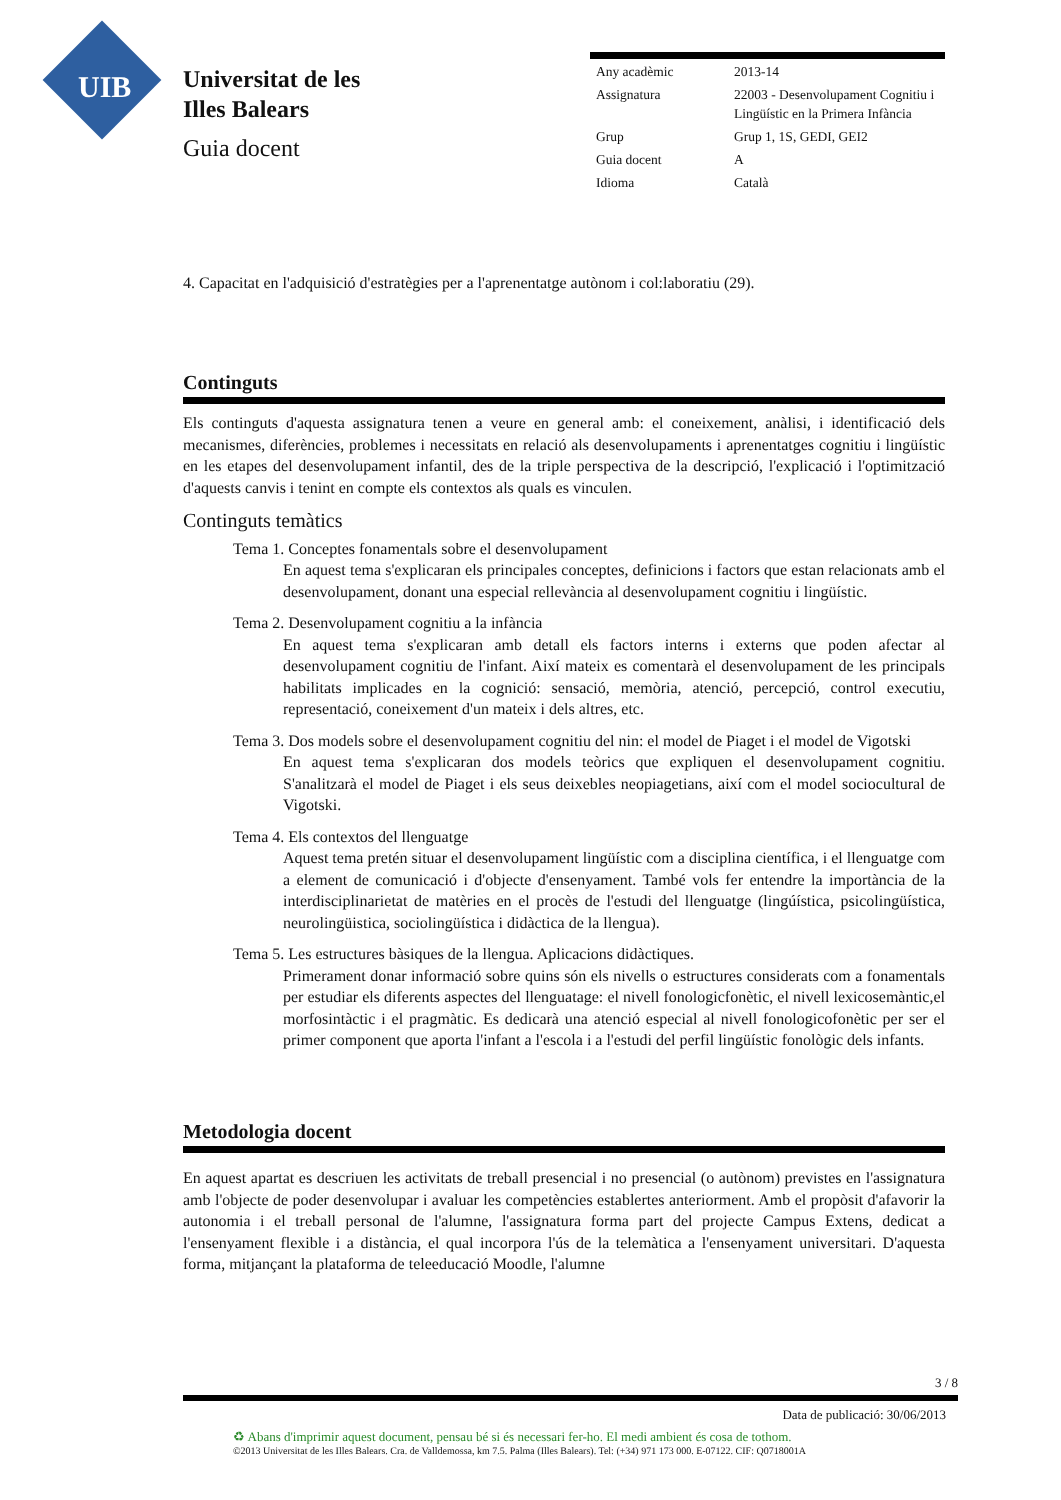UIB
Universitat de les
Illes Balears
Guia docent
| Any acadèmic | 2013-14 |
| Assignatura | 22003 - Desenvolupament Cognitiu i Lingüístic en la Primera Infància |
| Grup | Grup 1, 1S, GEDI, GEI2 |
| Guia docent | A |
| Idioma | Català |
4. Capacitat en l'adquisició d'estratègies per a l'aprenentatge autònom i col:laboratiu (29).
Continguts
Els continguts d'aquesta assignatura tenen a veure en general amb: el coneixement, anàlisi, i identificació dels mecanismes, diferències, problemes i necessitats en relació als desenvolupaments i aprenentatges cognitiu i lingüístic en les etapes del desenvolupament infantil, des de la triple perspectiva de la descripció, l'explicació i l'optimització d'aquests canvis i tenint en compte els contextos als quals es vinculen.
Continguts temàtics
Tema 1. Conceptes fonamentals sobre el desenvolupament
En aquest tema s'explicaran els principales conceptes, definicions i factors que estan relacionats amb el desenvolupament, donant una especial rellevància al desenvolupament cognitiu i lingüístic.
Tema 2. Desenvolupament cognitiu a la infància
En aquest tema s'explicaran amb detall els factors interns i externs que poden afectar al desenvolupament cognitiu de l'infant. Així mateix es comentarà el desenvolupament de les principals habilitats implicades en la cognició: sensació, memòria, atenció, percepció, control executiu, representació, coneixement d'un mateix i dels altres, etc.
Tema 3. Dos models sobre el desenvolupament cognitiu del nin: el model de Piaget i el model de Vigotski
En aquest tema s'explicaran dos models teòrics que expliquen el desenvolupament cognitiu. S'analitzarà el model de Piaget i els seus deixebles neopiagetians, així com el model sociocultural de Vigotski.
Tema 4. Els contextos del llenguatge
Aquest tema pretén situar el desenvolupament lingüístic com a disciplina científica, i el llenguatge com a element de comunicació i d'objecte d'ensenyament. També vols fer entendre la importància de la interdisciplinarietat de matèries en el procès de l'estudi del llenguatge (lingúística, psicolingüística, neurolingüistica, sociolingüística i didàctica de la llengua).
Tema 5. Les estructures bàsiques de la llengua. Aplicacions didàctiques.
Primerament donar informació sobre quins són els nivells o estructures considerats com a fonamentals per estudiar els diferents aspectes del llenguatage: el nivell fonologicfonètic, el nivell lexicosemàntic,el morfosintàctic i el pragmàtic. Es dedicarà una atenció especial al nivell fonologicofonètic per ser el primer component que aporta l'infant a l'escola i a l'estudi del perfil lingüístic fonològic dels infants.
Metodologia docent
En aquest apartat es descriuen les activitats de treball presencial i no presencial (o autònom) previstes en l'assignatura amb l'objecte de poder desenvolupar i avaluar les competències establertes anteriorment. Amb el propòsit d'afavorir la autonomia i el treball personal de l'alumne, l'assignatura forma part del projecte Campus Extens, dedicat a l'ensenyament flexible i a distància, el qual incorpora l'ús de la telemàtica a l'ensenyament universitari. D'aquesta forma, mitjançant la plataforma de teleeducació Moodle, l'alumne
3 / 8
Data de publicació: 30/06/2013
♻ Abans d'imprimir aquest document, pensau bé si és necessari fer-ho. El medi ambient és cosa de tothom.
©2013 Universitat de les Illes Balears. Cra. de Valldemossa, km 7.5. Palma (Illes Balears). Tel: (+34) 971 173 000. E-07122. CIF: Q0718001A